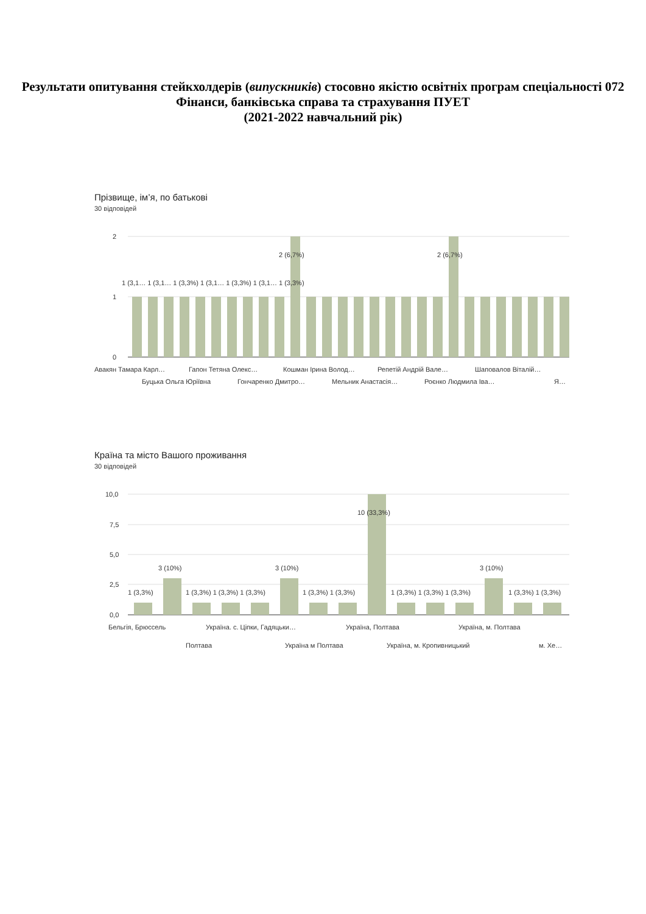Результати опитування стейкхолдерів (випускників) стосовно якістю освітніх програм спеціальності 072 Фінанси, банківська справа та страхування ПУЕТ
(2021-2022 навчальний рік)
Прізвище, ім’я, по батькові
30 відповідей
2
1
0
2 (6,7%)
2 (6,7%)
1 (3,1… 1 (3,1… 1 (3,3%) 1 (3,1… 1 (3,3%) 1 (3,1… 1 (3,3%)
Авакян Тамара Карл…
Гапон Тетяна Олекс…
Кошман Ірина Волод…
Репетій Андрій Вале…
Шаповалов Віталій…
Буцька Ольга Юріївна
Гончаренко Дмитро…
Мельник Анастасія…
Роєнко Людмила Іва…
Я…
Країна та місто Вашого проживання
30 відповідей
10,0
7,5
5,0
2,5
0,0
3 (10%)
3 (10%)
3 (10%)
10 (33,3%)
1 (3,3%)
1 (3,3%) 1 (3,3%) 1 (3,3%)
1 (3,3%) 1 (3,3%)
1 (3,3%) 1 (3,3%) 1 (3,3%)
1 (3,3%) 1 (3,3%)
Бельгія, Брюссель
Україна. с. Ціпки, Гадяцьки…
Україна, Полтава
Україна, м. Полтава
Полтава
Україна м Полтава
Україна, м. Кропивницький
м. Хе…